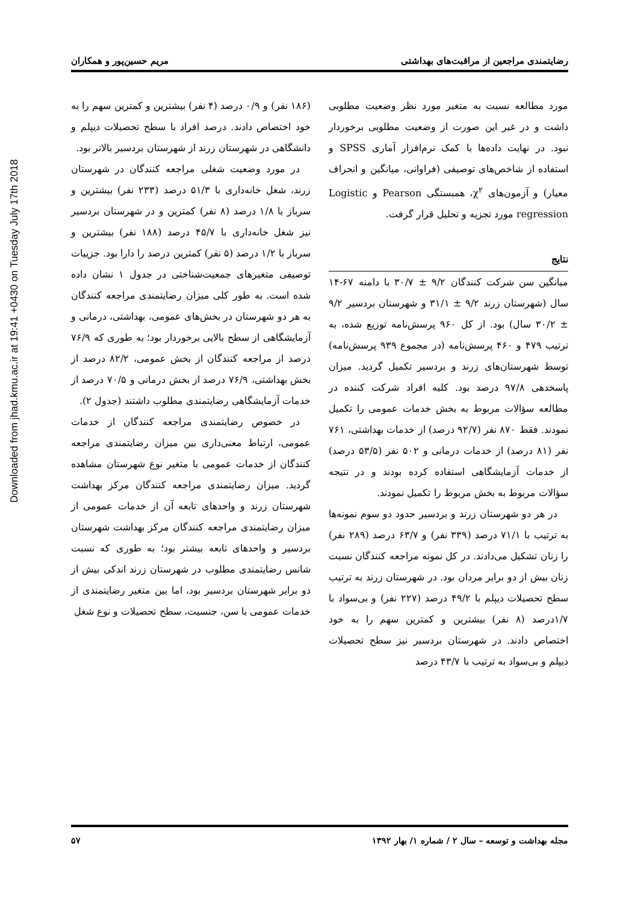Downloaded from jhad.kmu.ac.ir at 19:41 +0430 on Tuesday July 17th 2018
رضایتمندی مراجعین از مراقبت‌های بهداشتی مریم حسین‌پور و همکاران
مورد مطالعه نسبت به متغیر مورد نظر وضعیت مطلوبی داشت و در غیر این صورت از وضعیت مطلوبی برخوردار نبود. در نهایت داده‌ها با کمک نرم‌افزار آماری SPSS و استفاده از شاخص‌های توصیفی (فراوانی، میانگین و انحراف معیار) و آزمون‌های χ<sup>۲</sup>، همبستگی Pearson و Logistic regression مورد تجزیه و تحلیل قرار گرفت.
نتایج
میانگین سن شرکت کنندگان ۹/۲ ± ۳۰/۷ با دامنه ۶۷-۱۴ سال (شهرستان زرند ۹/۲ ± ۳۱/۱ و شهرستان بردسیر ۹/۲ ± ۳۰/۲ سال) بود. از کل ۹۶۰ پرسش‌نامه توزیع شده، به ترتیب ۴۷۹ و ۴۶۰ پرسش‌نامه (در مجموع ۹۳۹ پرسش‌نامه) توسط شهرستان‌های زرند و بردسیر تکمیل گردید. میزان پاسخدهی ۹۷/۸ درصد بود. کلیه افراد شرکت کننده در مطالعه سؤالات مربوط به بخش خدمات عمومی را تکمیل نمودند. فقط ۸۷۰ نفر (۹۲/۷ درصد) از خدمات بهداشتی، ۷۶۱ نفر (۸۱ درصد) از خدمات درمانی و ۵۰۲ نفر (۵۳/۵ درصد) از خدمات آزمایشگاهی استفاده کرده بودند و در نتیجه سؤالات مربوط به بخش مربوط را تکمیل نمودند.
در هر دو شهرستان زرند و بردسیر حدود دو سوم نمونه‌ها به ترتیب با ۷۱/۱ درصد (۳۳۹ نفر) و ۶۳/۷ درصد (۲۸۹ نفر) را زنان تشکیل می‌دادند. در کل نمونه مراجعه کنندگان نسبت زنان بیش از دو برابر مردان بود. در شهرستان زرند به ترتیب سطح تحصیلات دیپلم با ۴۹/۲ درصد (۲۲۷ نفر) و بی‌سواد با ۱/۷درصد (۸ نفر) بیشترین و کمترین سهم را به خود اختصاص دادند. در شهرستان بردسیر نیز سطح تحصیلات دیپلم و بی‌سواد به ترتیب با ۴۳/۷ درصد
(۱۸۶ نفر) و ۰/۹ درصد (۴ نفر) بیشترین و کمترین سهم را به خود اختصاص دادند. درصد افراد با سطح تحصیلات دیپلم و دانشگاهی در شهرستان زرند از شهرستان بردسیر بالاتر بود.
در مورد وضعیت شغلی مراجعه کنندگان در شهرستان زرند، شغل خانه‌داری با ۵۱/۳ درصد (۲۳۳ نفر) بیشترین و سرباز با ۱/۸ درصد (۸ نفر) کمترین و در شهرستان بردسیر نیز شغل خانه‌داری با ۴۵/۷ درصد (۱۸۸ نفر) بیشترین و سرباز با ۱/۲ درصد (۵ نفر) کمترین درصد را دارا بود. جزییات توصیفی متغیرهای جمعیت‌شناختی در جدول ۱ نشان داده شده است. به طور کلی میزان رضایتمندی مراجعه کنندگان به هر دو شهرستان در بخش‌های عمومی، بهداشتی، درمانی و آزمایشگاهی از سطح بالایی برخوردار بود؛ به طوری که ۷۶/۹ درصد از مراجعه کنندگان از بخش عمومی، ۸۲/۲ درصد از بخش بهداشتی، ۷۶/۹ درصد از بخش درمانی و ۷۰/۵ درصد از خدمات آزمایشگاهی رضایتمندی مطلوب داشتند (جدول ۲).
در خصوص رضایتمندی مراجعه کنندگان از خدمات عمومی، ارتباط معنی‌داری بین میزان رضایتمندی مراجعه کنندگان از خدمات عمومی با متغیر نوع شهرستان مشاهده گردید. میزان رضایتمندی مراجعه کنندگان مرکز بهداشت شهرستان زرند و واحدهای تابعه آن از خدمات عمومی از میزان رضایتمندی مراجعه کنندگان مرکز بهداشت شهرستان بردسیر و واحدهای تابعه بیشتر بود؛ به طوری که نسبت شانس رضایتمندی مطلوب در شهرستان زرند اندکی بیش از دو برابر شهرستان بردسیر بود، اما بین متغیر رضایتمندی از خدمات عمومی با سن، جنسیت، سطح تحصیلات و نوع شغل
مجله بهداشت و توسعه – سال ۲ / شماره ۱/ بهار ۱۳۹۲ ۵۷